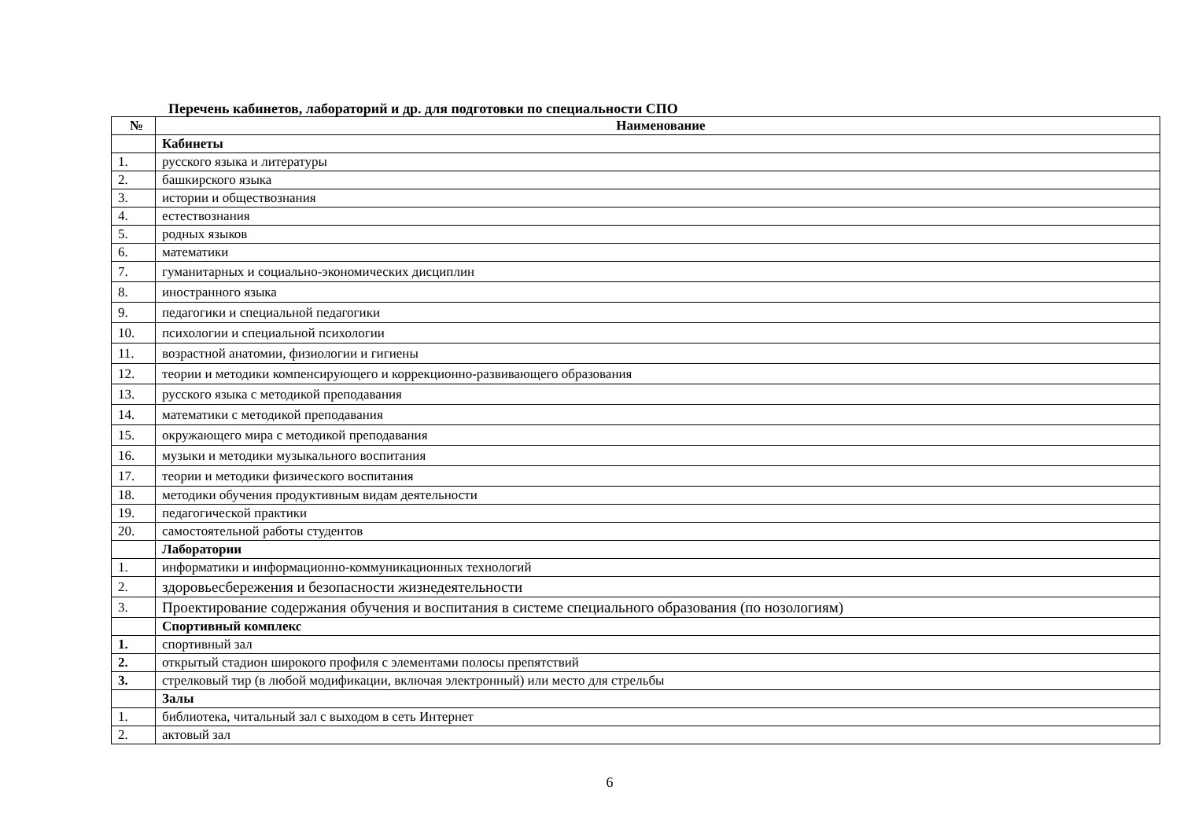Перечень кабинетов, лабораторий и др. для подготовки по специальности СПО
| № | Наименование |
| --- | --- |
| | Кабинеты |
| 1. | русского языка и литературы |
| 2. | башкирского языка |
| 3. | истории и обществознания |
| 4. | естествознания |
| 5. | родных языков |
| 6. | математики |
| 7. | гуманитарных и социально-экономических дисциплин |
| 8. | иностранного языка |
| 9. | педагогики и специальной педагогики |
| 10. | психологии и специальной психологии |
| 11. | возрастной анатомии, физиологии и гигиены |
| 12. | теории и методики компенсирующего и коррекционно-развивающего образования |
| 13. | русского языка с методикой преподавания |
| 14. | математики с методикой преподавания |
| 15. | окружающего мира с методикой преподавания |
| 16. | музыки и методики музыкального воспитания |
| 17. | теории и методики физического воспитания |
| 18. | методики обучения продуктивным видам деятельности |
| 19. | педагогической практики |
| 20. | самостоятельной работы студентов |
| | Лаборатории |
| 1. | информатики и информационно-коммуникационных технологий |
| 2. | здоровьесбережения и безопасности жизнедеятельности |
| 3. | Проектирование содержания обучения и воспитания в системе специального образования (по нозологиям) |
| | Спортивный комплекс |
| 1. | спортивный зал |
| 2. | открытый стадион широкого профиля с элементами полосы препятствий |
| 3. | стрелковый тир (в любой модификации, включая электронный) или место для стрельбы |
| | Залы |
| 1. | библиотека, читальный зал с выходом в сеть Интернет |
| 2. | актовый зал |
6